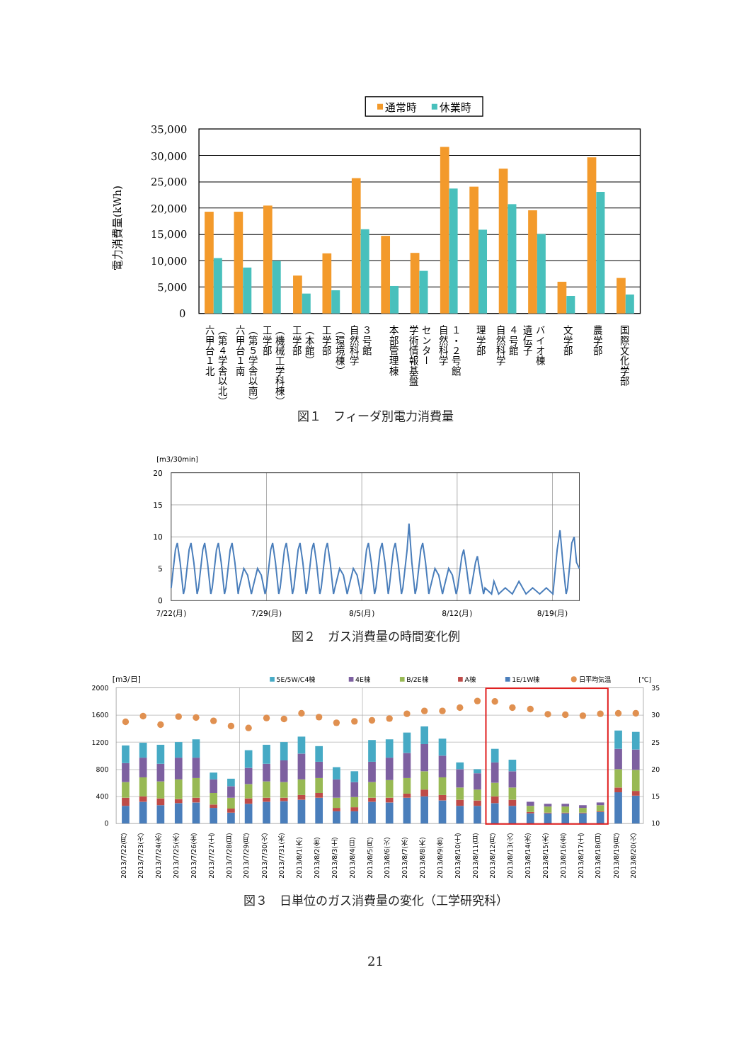通常時
休業時
電力消費量(kWh)
35,000
30,000
25,000
20,000
15,000
10,000
5,000
0
六甲台１北
（第４学舎以北）
六甲台１南
（第５学舎以南）
工学部
（機械工学科棟）
工学部
（本館）
工学部
（環境棟）
自然科学
３号館
本部管理棟
学術情報基盤
センター
自然科学
１・２号館
理学部
自然科学
４号館
遺伝子
バイオ棟
文学部
農学部
国際文化学部
図１　フィーダ別電力消費量
[m3/30min]
20
15
10
5
0
7/22(月)
7/29(月)
8/5(月)
8/12(月)
8/19(月)
図２　ガス消費量の時間変化例
[m3/日]
5E/5W/C4棟
4E棟
B/2E棟
A棟
1E/1W棟
日平均気温
[℃]
2000
1600
1200
800
400
0
35
30
25
20
15
10
2013/7/22(月)
2013/7/23(火)
2013/7/24(水)
2013/7/25(木)
2013/7/26(金)
2013/7/27(土)
2013/7/28(日)
2013/7/29(月)
2013/7/30(火)
2013/7/31(水)
2013/8/1(木)
2013/8/2(金)
2013/8/3(土)
2013/8/4(日)
2013/8/5(月)
2013/8/6(火)
2013/8/7(水)
2013/8/8(木)
2013/8/9(金)
2013/8/10(土)
2013/8/11(日)
2013/8/12(月)
2013/8/13(火)
2013/8/14(水)
2013/8/15(木)
2013/8/16(金)
2013/8/17(土)
2013/8/18(日)
2013/8/19(月)
2013/8/20(火)
図３　日単位のガス消費量の変化（工学研究科）
21